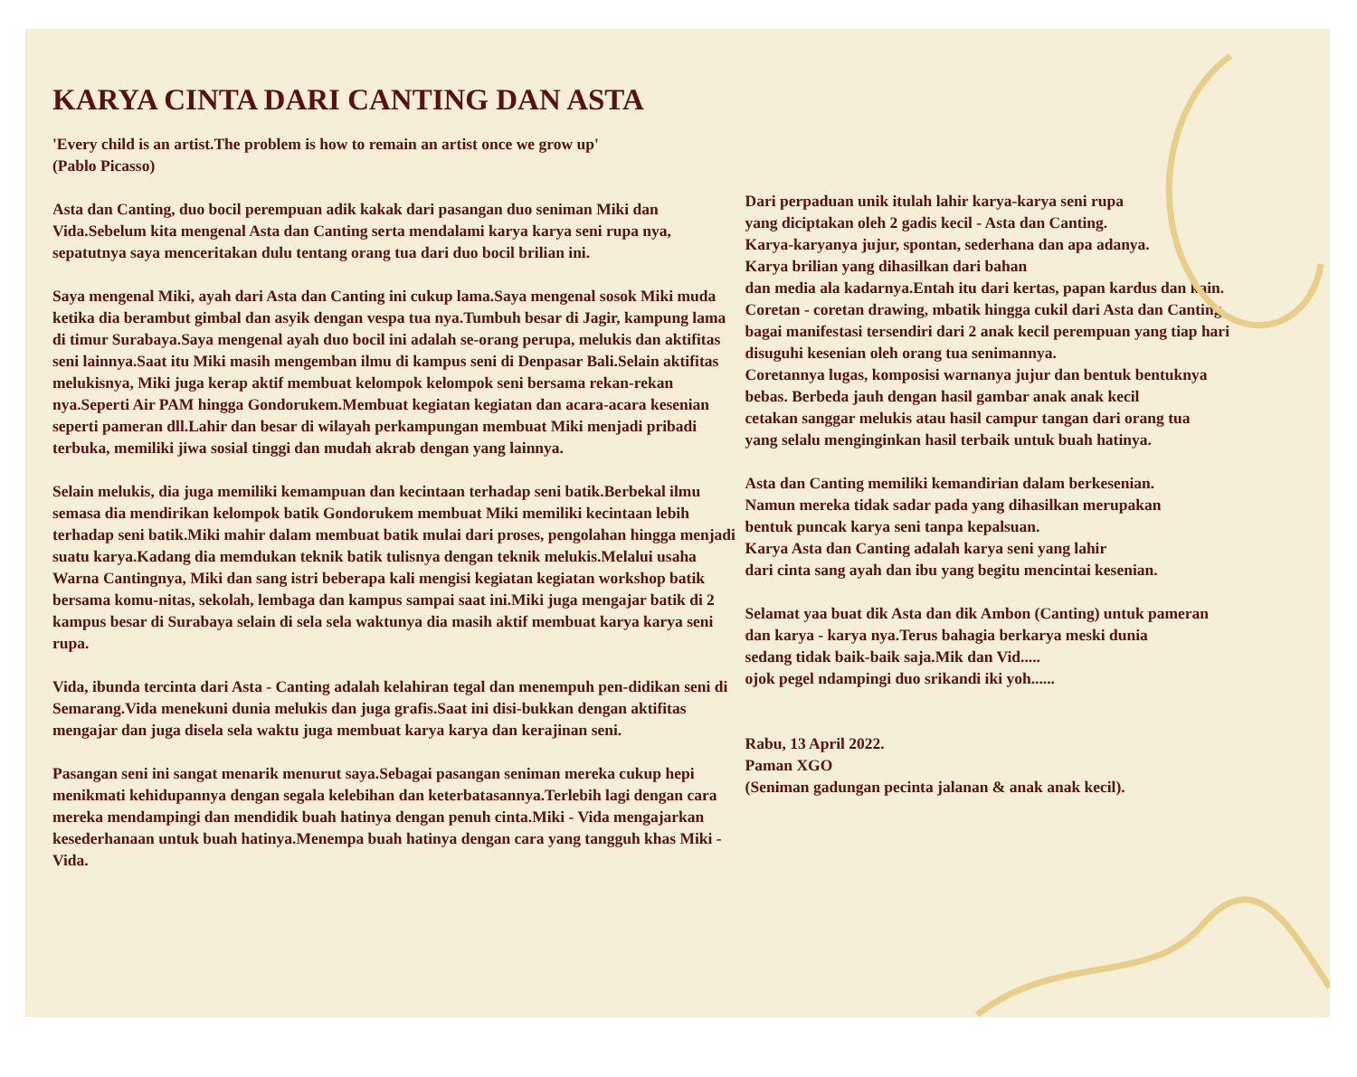KARYA CINTA DARI CANTING DAN ASTA
'Every child is an artist.The problem is how to remain an artist once we grow up'
(Pablo Picasso)
Asta dan Canting, duo bocil perempuan adik kakak dari pasangan duo seniman Miki dan Vida.Sebelum kita mengenal Asta dan Canting serta mendalami karya karya seni rupa nya, sepatutnya saya menceritakan dulu tentang orang tua dari duo bocil brilian ini.
Saya mengenal Miki, ayah dari Asta dan Canting ini cukup lama.Saya mengenal sosok Miki muda ketika dia berambut gimbal dan asyik dengan vespa tua nya.Tumbuh besar di Jagir, kampung lama di timur Surabaya.Saya mengenal ayah duo bocil ini adalah se-orang perupa, melukis dan aktifitas seni lainnya.Saat itu Miki masih mengemban ilmu di kampus seni di Denpasar Bali.Selain aktifitas melukisnya, Miki juga kerap aktif membuat kelompok kelompok seni bersama rekan-rekan nya.Seperti Air PAM hingga Gondorukem.Membuat kegiatan kegiatan dan acara-acara kesenian seperti pameran dll.Lahir dan besar di wilayah perkampungan membuat Miki menjadi pribadi terbuka, memiliki jiwa sosial tinggi dan mudah akrab dengan yang lainnya.
Selain melukis, dia juga memiliki kemampuan dan kecintaan terhadap seni batik.Berbekal ilmu semasa dia mendirikan kelompok batik Gondorukem membuat Miki memiliki kecintaan lebih terhadap seni batik.Miki mahir dalam membuat batik mulai dari proses, pengolahan hingga menjadi suatu karya.Kadang dia memdukan teknik batik tulisnya dengan teknik melukis.Melalui usaha Warna Cantingnya, Miki dan sang istri beberapa kali mengisi kegiatan kegiatan workshop batik bersama komu-nitas, sekolah, lembaga dan kampus sampai saat ini.Miki juga mengajar batik di 2 kampus besar di Surabaya selain di sela sela waktunya dia masih aktif membuat karya karya seni rupa.
Vida, ibunda tercinta dari Asta - Canting adalah kelahiran tegal dan menempuh pen-didikan seni di Semarang.Vida menekuni dunia melukis dan juga grafis.Saat ini disi-bukkan dengan aktifitas mengajar dan juga disela sela waktu juga membuat karya karya dan kerajinan seni.
Pasangan seni ini sangat menarik menurut saya.Sebagai pasangan seniman mereka cukup hepi menikmati kehidupannya dengan segala kelebihan dan keterbatasannya.Terlebih lagi dengan cara mereka mendampingi dan mendidik buah hatinya dengan penuh cinta.Miki - Vida mengajarkan kesederhanaan untuk buah hatinya.Menempa buah hatinya dengan cara yang tangguh khas Miki - Vida.
Dari perpaduan unik itulah lahir karya-karya seni rupa
yang diciptakan oleh 2 gadis kecil - Asta dan Canting.
Karya-karyanya jujur, spontan, sederhana dan apa adanya.
Karya brilian yang dihasilkan dari bahan
dan media ala kadarnya.Entah itu dari kertas, papan kardus dan kain.
Coretan - coretan drawing, mbatik hingga cukil dari Asta dan Canting
bagai manifestasi tersendiri dari 2 anak kecil perempuan yang tiap hari
disuguhi kesenian oleh orang tua senimannya.
Coretannya lugas, komposisi warnanya jujur dan bentuk bentuknya
bebas. Berbeda jauh dengan hasil gambar anak anak kecil
cetakan sanggar melukis atau hasil campur tangan dari orang tua
yang selalu menginginkan hasil terbaik untuk buah hatinya.
Asta dan Canting memiliki kemandirian dalam berkesenian.
Namun mereka tidak sadar pada yang dihasilkan merupakan
bentuk puncak karya seni tanpa kepalsuan.
Karya Asta dan Canting adalah karya seni yang lahir
dari cinta sang ayah dan ibu yang begitu mencintai kesenian.
Selamat yaa buat dik Asta dan dik Ambon (Canting) untuk pameran
dan karya - karya nya.Terus bahagia berkarya meski dunia
sedang tidak baik-baik saja.Mik dan Vid.....
ojok pegel ndampingi duo srikandi iki yoh......
Rabu, 13 April 2022.
Paman XGO
(Seniman gadungan pecinta jalanan & anak anak kecil).